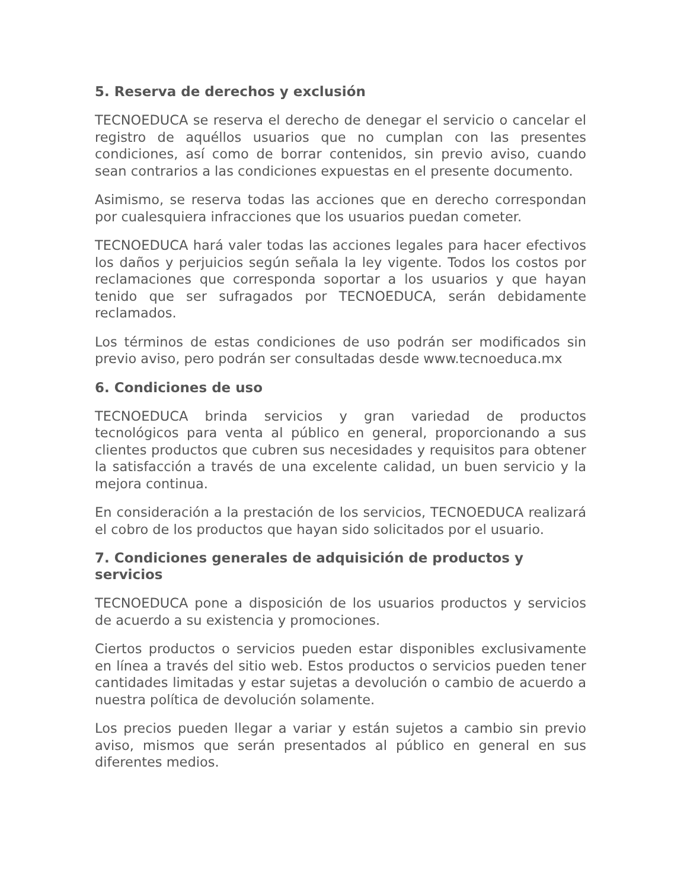5. Reserva de derechos y exclusión
TECNOEDUCA se reserva el derecho de denegar el servicio o cancelar el registro de aquéllos usuarios que no cumplan con las presentes condiciones, así como de borrar contenidos, sin previo aviso, cuando sean contrarios a las condiciones expuestas en el presente documento.
Asimismo, se reserva todas las acciones que en derecho correspondan por cualesquiera infracciones que los usuarios puedan cometer.
TECNOEDUCA hará valer todas las acciones legales para hacer efectivos los daños y perjuicios según señala la ley vigente. Todos los costos por reclamaciones que corresponda soportar a los usuarios y que hayan tenido que ser sufragados por TECNOEDUCA, serán debidamente reclamados.
Los términos de estas condiciones de uso podrán ser modificados sin previo aviso, pero podrán ser consultadas desde www.tecnoeduca.mx
6. Condiciones de uso
TECNOEDUCA brinda servicios y gran variedad de productos tecnológicos para venta al público en general, proporcionando a sus clientes productos que cubren sus necesidades y requisitos para obtener la satisfacción a través de una excelente calidad, un buen servicio y la mejora continua.
En consideración a la prestación de los servicios, TECNOEDUCA realizará el cobro de los productos que hayan sido solicitados por el usuario.
7. Condiciones generales de adquisición de productos y servicios
TECNOEDUCA pone a disposición de los usuarios productos y servicios de acuerdo a su existencia y promociones.
Ciertos productos o servicios pueden estar disponibles exclusivamente en línea a través del sitio web. Estos productos o servicios pueden tener cantidades limitadas y estar sujetas a devolución o cambio de acuerdo a nuestra política de devolución solamente.
Los precios pueden llegar a variar y están sujetos a cambio sin previo aviso, mismos que serán presentados al público en general en sus diferentes medios.